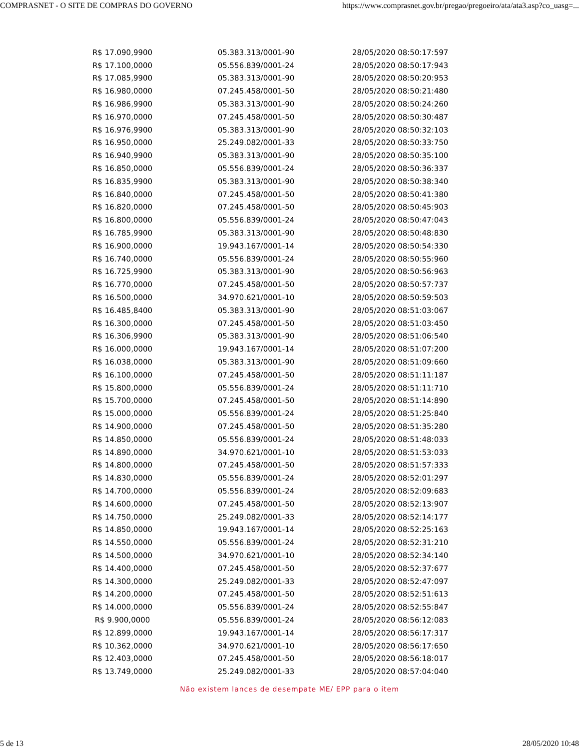COMPRASNET - O SITE DE COMPRAS DO GOVERNO https://www.comprasnet.gov.br/pregao/pregoeiro/ata/ata3.asp?co_uasg=...
| R$ 17.090,9900 | 05.383.313/0001-90 | 28/05/2020 08:50:17:597 |
| R$ 17.100,0000 | 05.556.839/0001-24 | 28/05/2020 08:50:17:943 |
| R$ 17.085,9900 | 05.383.313/0001-90 | 28/05/2020 08:50:20:953 |
| R$ 16.980,0000 | 07.245.458/0001-50 | 28/05/2020 08:50:21:480 |
| R$ 16.986,9900 | 05.383.313/0001-90 | 28/05/2020 08:50:24:260 |
| R$ 16.970,0000 | 07.245.458/0001-50 | 28/05/2020 08:50:30:487 |
| R$ 16.976,9900 | 05.383.313/0001-90 | 28/05/2020 08:50:32:103 |
| R$ 16.950,0000 | 25.249.082/0001-33 | 28/05/2020 08:50:33:750 |
| R$ 16.940,9900 | 05.383.313/0001-90 | 28/05/2020 08:50:35:100 |
| R$ 16.850,0000 | 05.556.839/0001-24 | 28/05/2020 08:50:36:337 |
| R$ 16.835,9900 | 05.383.313/0001-90 | 28/05/2020 08:50:38:340 |
| R$ 16.840,0000 | 07.245.458/0001-50 | 28/05/2020 08:50:41:380 |
| R$ 16.820,0000 | 07.245.458/0001-50 | 28/05/2020 08:50:45:903 |
| R$ 16.800,0000 | 05.556.839/0001-24 | 28/05/2020 08:50:47:043 |
| R$ 16.785,9900 | 05.383.313/0001-90 | 28/05/2020 08:50:48:830 |
| R$ 16.900,0000 | 19.943.167/0001-14 | 28/05/2020 08:50:54:330 |
| R$ 16.740,0000 | 05.556.839/0001-24 | 28/05/2020 08:50:55:960 |
| R$ 16.725,9900 | 05.383.313/0001-90 | 28/05/2020 08:50:56:963 |
| R$ 16.770,0000 | 07.245.458/0001-50 | 28/05/2020 08:50:57:737 |
| R$ 16.500,0000 | 34.970.621/0001-10 | 28/05/2020 08:50:59:503 |
| R$ 16.485,8400 | 05.383.313/0001-90 | 28/05/2020 08:51:03:067 |
| R$ 16.300,0000 | 07.245.458/0001-50 | 28/05/2020 08:51:03:450 |
| R$ 16.306,9900 | 05.383.313/0001-90 | 28/05/2020 08:51:06:540 |
| R$ 16.000,0000 | 19.943.167/0001-14 | 28/05/2020 08:51:07:200 |
| R$ 16.038,0000 | 05.383.313/0001-90 | 28/05/2020 08:51:09:660 |
| R$ 16.100,0000 | 07.245.458/0001-50 | 28/05/2020 08:51:11:187 |
| R$ 15.800,0000 | 05.556.839/0001-24 | 28/05/2020 08:51:11:710 |
| R$ 15.700,0000 | 07.245.458/0001-50 | 28/05/2020 08:51:14:890 |
| R$ 15.000,0000 | 05.556.839/0001-24 | 28/05/2020 08:51:25:840 |
| R$ 14.900,0000 | 07.245.458/0001-50 | 28/05/2020 08:51:35:280 |
| R$ 14.850,0000 | 05.556.839/0001-24 | 28/05/2020 08:51:48:033 |
| R$ 14.890,0000 | 34.970.621/0001-10 | 28/05/2020 08:51:53:033 |
| R$ 14.800,0000 | 07.245.458/0001-50 | 28/05/2020 08:51:57:333 |
| R$ 14.830,0000 | 05.556.839/0001-24 | 28/05/2020 08:52:01:297 |
| R$ 14.700,0000 | 05.556.839/0001-24 | 28/05/2020 08:52:09:683 |
| R$ 14.600,0000 | 07.245.458/0001-50 | 28/05/2020 08:52:13:907 |
| R$ 14.750,0000 | 25.249.082/0001-33 | 28/05/2020 08:52:14:177 |
| R$ 14.850,0000 | 19.943.167/0001-14 | 28/05/2020 08:52:25:163 |
| R$ 14.550,0000 | 05.556.839/0001-24 | 28/05/2020 08:52:31:210 |
| R$ 14.500,0000 | 34.970.621/0001-10 | 28/05/2020 08:52:34:140 |
| R$ 14.400,0000 | 07.245.458/0001-50 | 28/05/2020 08:52:37:677 |
| R$ 14.300,0000 | 25.249.082/0001-33 | 28/05/2020 08:52:47:097 |
| R$ 14.200,0000 | 07.245.458/0001-50 | 28/05/2020 08:52:51:613 |
| R$ 14.000,0000 | 05.556.839/0001-24 | 28/05/2020 08:52:55:847 |
| R$ 9.900,0000 | 05.556.839/0001-24 | 28/05/2020 08:56:12:083 |
| R$ 12.899,0000 | 19.943.167/0001-14 | 28/05/2020 08:56:17:317 |
| R$ 10.362,0000 | 34.970.621/0001-10 | 28/05/2020 08:56:17:650 |
| R$ 12.403,0000 | 07.245.458/0001-50 | 28/05/2020 08:56:18:017 |
| R$ 13.749,0000 | 25.249.082/0001-33 | 28/05/2020 08:57:04:040 |
Não existem lances de desempate ME/ EPP para o item
5 de 13 28/05/2020 10:48